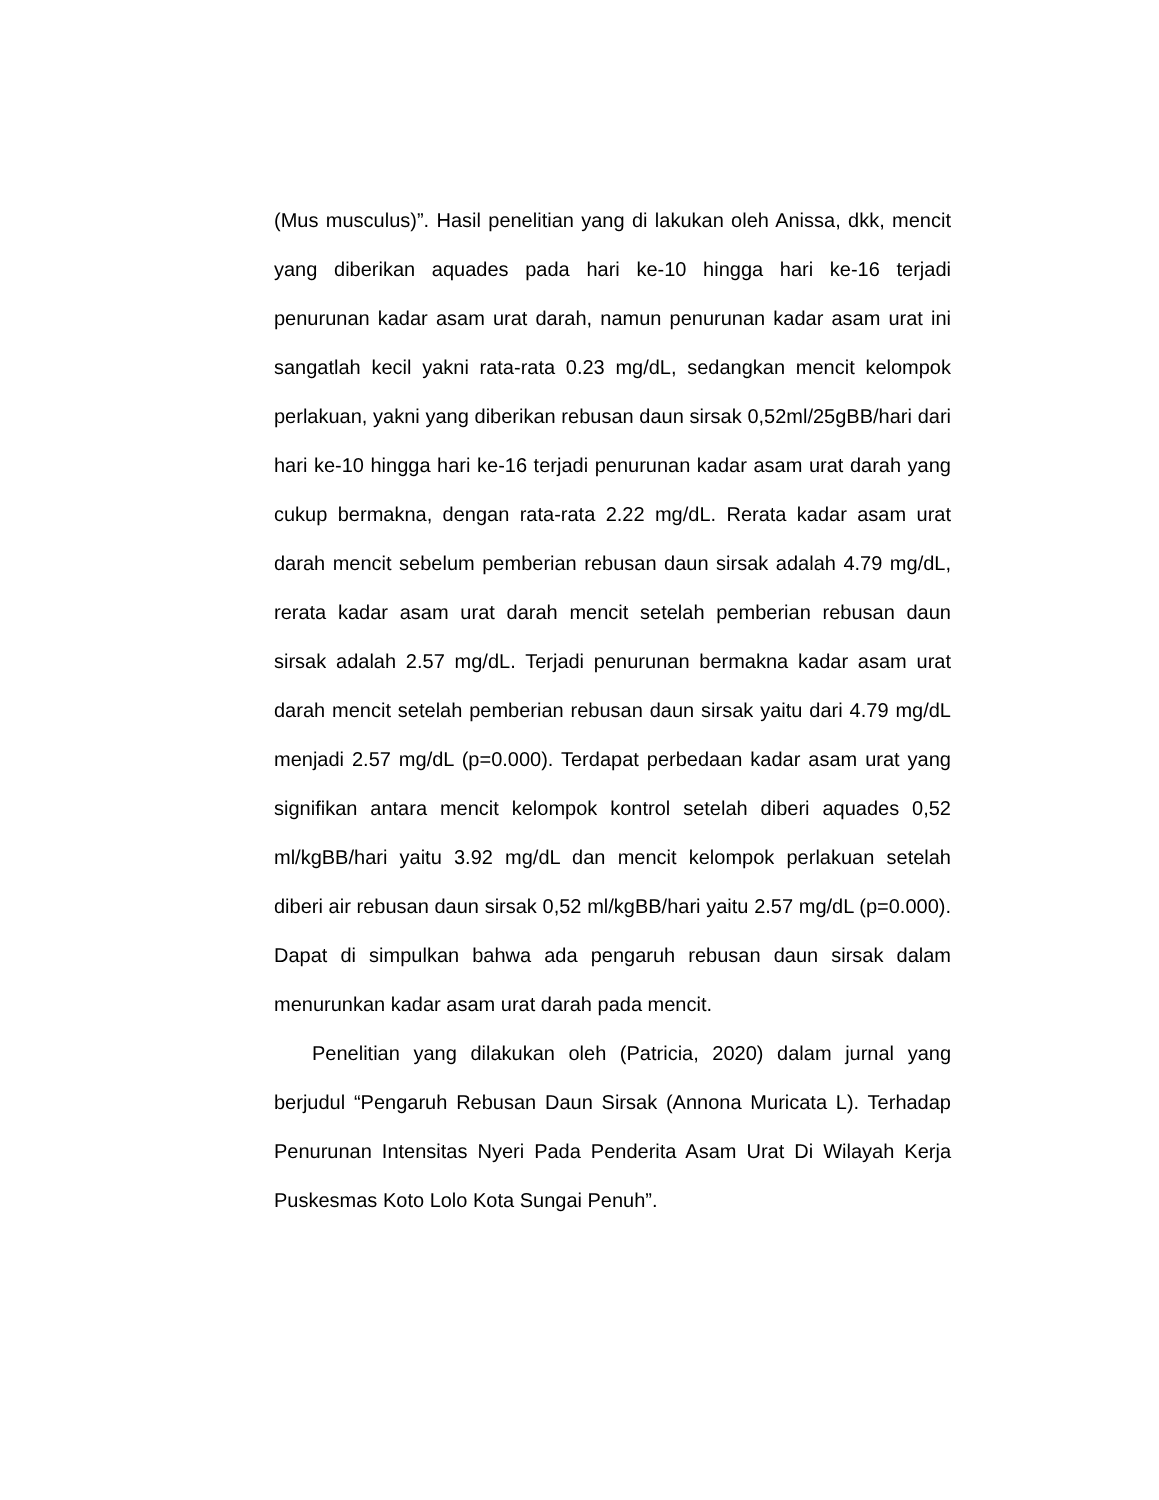(Mus musculus)”. Hasil penelitian yang di lakukan oleh Anissa, dkk, mencit yang diberikan aquades pada hari ke-10 hingga hari ke-16 terjadi penurunan kadar asam urat darah, namun penurunan kadar asam urat ini sangatlah kecil yakni rata-rata 0.23 mg/dL, sedangkan mencit kelompok perlakuan, yakni yang diberikan rebusan daun sirsak 0,52ml/25gBB/hari dari hari ke-10 hingga hari ke-16 terjadi penurunan kadar asam urat darah yang cukup bermakna, dengan rata-rata 2.22 mg/dL. Rerata kadar asam urat darah mencit sebelum pemberian rebusan daun sirsak adalah 4.79 mg/dL, rerata kadar asam urat darah mencit setelah pemberian rebusan daun sirsak adalah 2.57 mg/dL. Terjadi penurunan bermakna kadar asam urat darah mencit setelah pemberian rebusan daun sirsak yaitu dari 4.79 mg/dL menjadi 2.57 mg/dL (p=0.000). Terdapat perbedaan kadar asam urat yang signifikan antara mencit kelompok kontrol setelah diberi aquades 0,52 ml/kgBB/hari yaitu 3.92 mg/dL dan mencit kelompok perlakuan setelah diberi air rebusan daun sirsak 0,52 ml/kgBB/hari yaitu 2.57 mg/dL (p=0.000). Dapat di simpulkan bahwa ada pengaruh rebusan daun sirsak dalam menurunkan kadar asam urat darah pada mencit.
Penelitian yang dilakukan oleh (Patricia, 2020) dalam jurnal yang berjudul “Pengaruh Rebusan Daun Sirsak (Annona Muricata L). Terhadap Penurunan Intensitas Nyeri Pada Penderita Asam Urat Di Wilayah Kerja Puskesmas Koto Lolo Kota Sungai Penuh”.